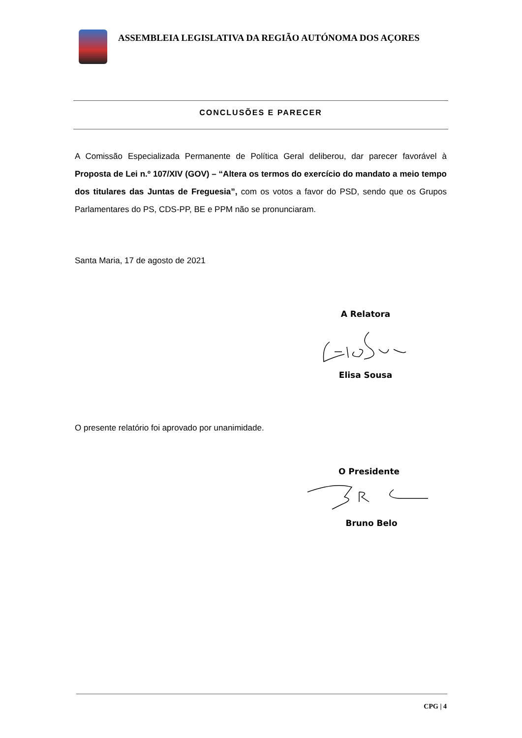ASSEMBLEIA LEGISLATIVA DA REGIÃO AUTÓNOMA DOS AÇORES
CONCLUSÕES E PARECER
A Comissão Especializada Permanente de Política Geral deliberou, dar parecer favorável à Proposta de Lei n.º 107/XIV (GOV) – “Altera os termos do exercício do mandato a meio tempo dos titulares das Juntas de Freguesia”, com os votos a favor do PSD, sendo que os Grupos Parlamentares do PS, CDS-PP, BE e PPM não se pronunciaram.
Santa Maria, 17 de agosto de 2021
A Relatora
Elisa Sousa
O presente relatório foi aprovado por unanimidade.
O Presidente
Bruno Belo
CPG | 4